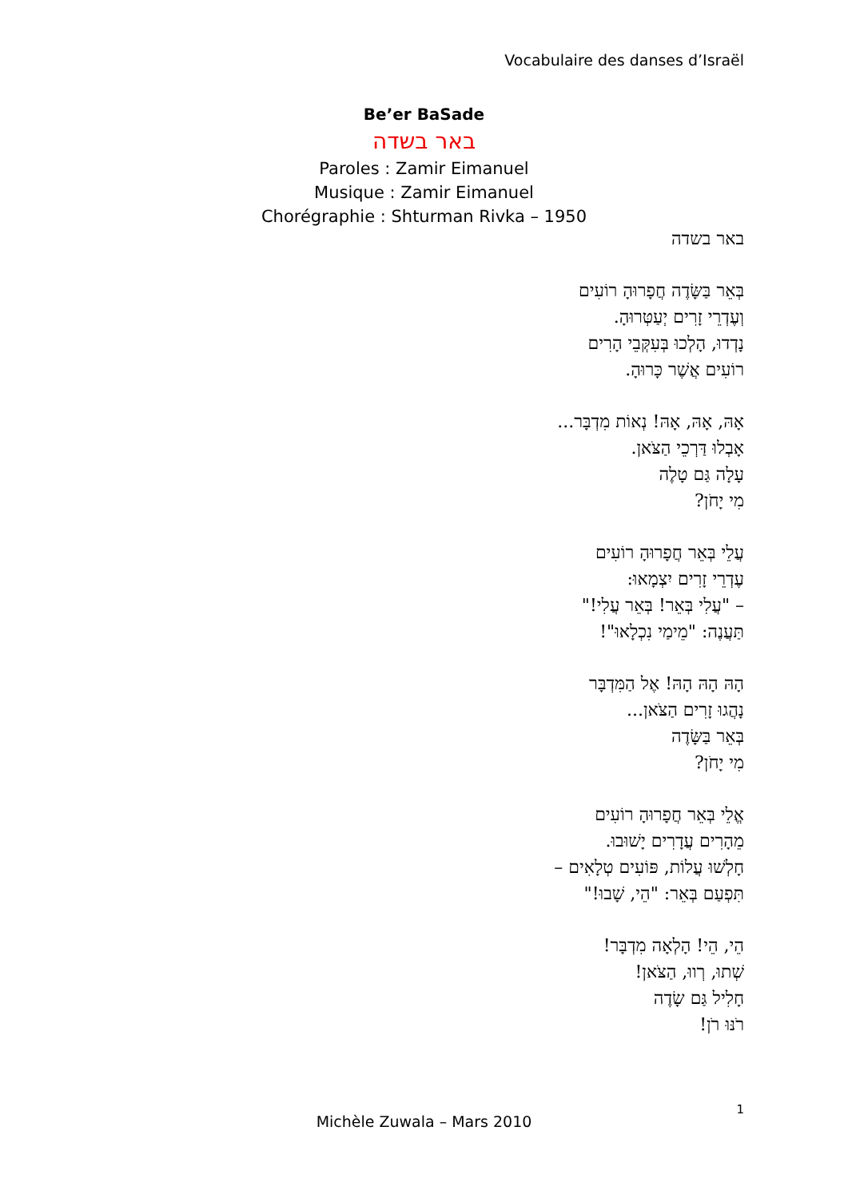Vocabulaire des danses d’Israël
Be’er BaSade
באר בשדה
Paroles : Zamir Eimanuel
Musique : Zamir Eimanuel
Chorégraphie : Shturman Rivka – 1950
באר בשדה
בְּאֵר בַּשָּׂדֶה חֲפָרוּהָ רוֹעִים
וְעֶדְרֵי זָרִים יְעַטְּרוּהָ.
נָדְדוּ, הָלְכוּ בְּעִקְּבֵי הָרִים
רוֹעִים אֲשֶׁר כָּרוּהָ.
אָהּ, אָהּ, אָהּ! נְאוֹת מִדְבָּר...
אָבְלוּ דַּרְכֵי הַצֹּאן.
עָלָה גַּם טָלֶה
מִי יָחֹן?
עֲלֵי בְּאֵר חֲפָרוּהָ רוֹעִים
עֶדְרֵי זָרִים יִצְמָאוּ:
– "עֲלִי בְּאֵר! בְּאֵר עֲלִי!"
תַּעֲנֶה: "מֵימַי נִכְלָאוּ"!
הָהּ הָהּ הָהּ! אֶל הַמִּדְבָּר
נָהֲגוּ זָרִים הַצֹּאן...
בְּאֵר בַּשָּׂדֶה
מִי יָחֹן?
אֱלֵי בְּאֵר חֲפָרוּהָ רוֹעִים
מֵהָרִים עֲדָרִים יָשׁוּבוּ.
חָלְשׁוּ עֲלוֹת, פּוֹעִים טְלָאִים –
תִּפְעַם בְּאֵר: "הֵי, שָׁבוּ!"
הֵי, הֵי! הָלְאָה מִדְבָּר!
שְׁתוּ, רְווּ, הַצֹּאן!
חָלִיל גַּם שָׂדֶה
רֹנּוּ רֹן!
1
Michèle Zuwala – Mars 2010